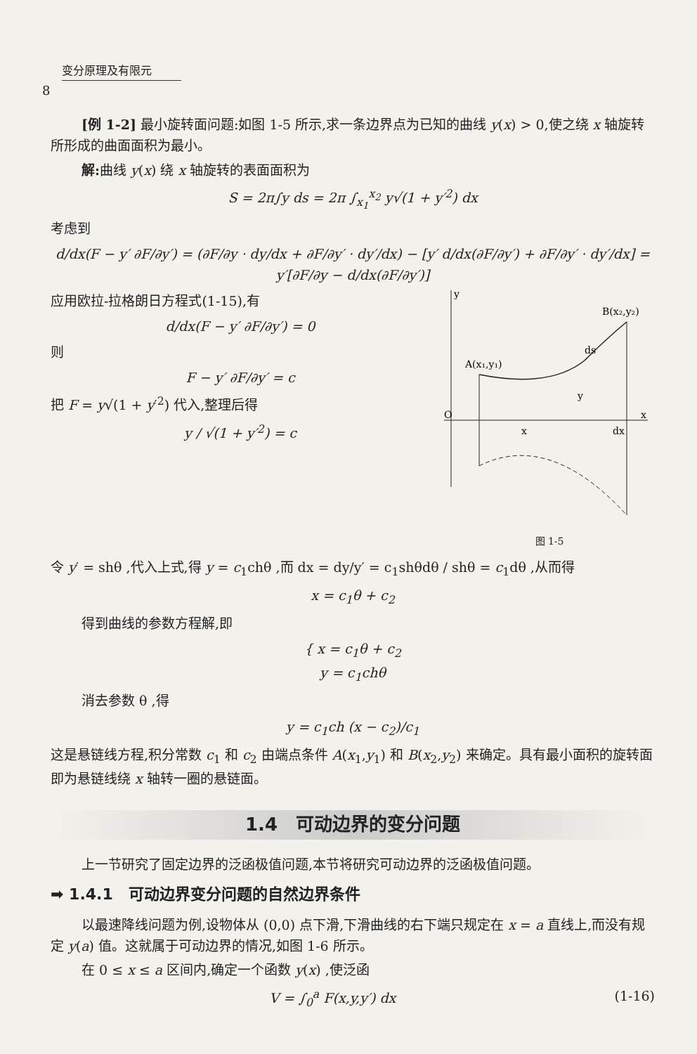变分原理及有限元
8
[例 1-2] 最小旋转面问题:如图 1-5 所示,求一条边界点为已知的曲线 y(x) > 0,使之绕 x 轴旋转所形成的曲面面积为最小。
解: 曲线 y(x) 绕 x 轴旋转的表面面积为
S = 2π∫y ds = 2π ∫<sub>x<sub>1</sub></sub><sup>x<sub>2</sub></sup> y√(1 + y′<sup>2</sup>) dx
考虑到
d/dx(F − y′ ∂F/∂y′) = (∂F/∂y · dy/dx + ∂F/∂y′ · dy′/dx) − [y′ d/dx(∂F/∂y′) + ∂F/∂y′ · dy′/dx] = y′[∂F/∂y − d/dx(∂F/∂y′)]
y
x
O
A(x₁,y₁)
B(x₂,y₂)
ds
y
x
dx
图 1-5
应用欧拉-拉格朗日方程式(1-15),有
d/dx(F − y′ ∂F/∂y′) = 0
则
F − y′ ∂F/∂y′ = c
把 F = y√(1 + y′<sup>2</sup>) 代入,整理后得
y / √(1 + y′<sup>2</sup>) = c
令 y′ = shθ ,代入上式,得 y = c<sub>1</sub>chθ ,而 dx = dy/y′ = c<sub>1</sub>shθdθ / shθ = c<sub>1</sub>dθ ,从而得
x = c<sub>1</sub>θ + c<sub>2</sub>
得到曲线的参数方程解,即
{ x = c<sub>1</sub>θ + c<sub>2</sub>
y = c<sub>1</sub>chθ
消去参数 θ ,得
y = c<sub>1</sub>ch (x − c<sub>2</sub>)/c<sub>1</sub>
这是悬链线方程,积分常数 c<sub>1</sub> 和 c<sub>2</sub> 由端点条件 A(x<sub>1</sub>,y<sub>1</sub>) 和 B(x<sub>2</sub>,y<sub>2</sub>) 来确定。具有最小面积的旋转面即为悬链线绕 x 轴转一圈的悬链面。
1.4　可动边界的变分问题
上一节研究了固定边界的泛函极值问题,本节将研究可动边界的泛函极值问题。
➡ 1.4.1　可动边界变分问题的自然边界条件
以最速降线问题为例,设物体从 (0,0) 点下滑,下滑曲线的右下端只规定在 x = a 直线上,而没有规定 y(a) 值。这就属于可动边界的情况,如图 1-6 所示。
在 0 ≤ x ≤ a 区间内,确定一个函数 y(x) ,使泛函
V = ∫<sub>0</sub><sup>a</sup> F(x,y,y′) dx (1-16)